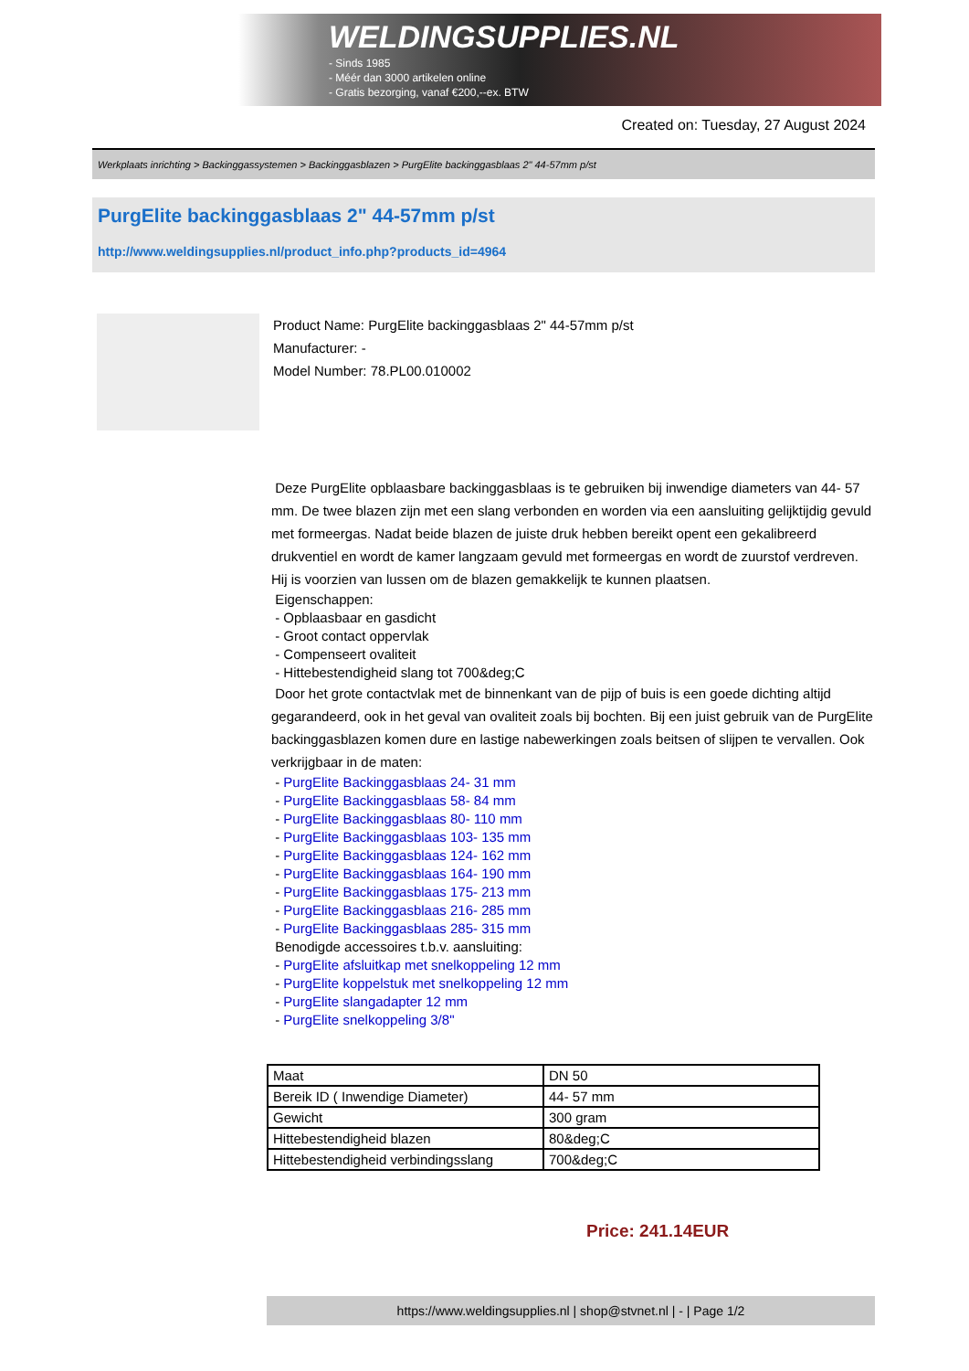WELDINGSUPPLIES.NL
- Sinds 1985
- Méér dan 3000 artikelen online
- Gratis bezorging, vanaf €200,--ex. BTW
Created on: Tuesday, 27 August 2024
Werkplaats inrichting > Backinggassystemen > Backinggasblazen > PurgElite backinggasblaas 2" 44-57mm p/st
PurgElite backinggasblaas 2" 44-57mm p/st
http://www.weldingsupplies.nl/product_info.php?products_id=4964
Product Name: PurgElite backinggasblaas 2" 44-57mm p/st
Manufacturer: -
Model Number: 78.PL00.010002
Deze PurgElite opblaasbare backinggasblaas is te gebruiken bij inwendige diameters van 44- 57 mm. De twee blazen zijn met een slang verbonden en worden via een aansluiting gelijktijdig gevuld met formeergas. Nadat beide blazen de juiste druk hebben bereikt opent een gekalibreerd drukventiel en wordt de kamer langzaam gevuld met formeergas en wordt de zuurstof verdreven. Hij is voorzien van lussen om de blazen gemakkelijk te kunnen plaatsen.
Eigenschappen:
- Opblaasbaar en gasdicht
- Groot contact oppervlak
- Compenseert ovaliteit
- Hittebestendigheid slang tot 700&deg;C
Door het grote contactvlak met de binnenkant van de pijp of buis is een goede dichting altijd gegarandeerd, ook in het geval van ovaliteit zoals bij bochten. Bij een juist gebruik van de PurgElite backinggasblazen komen dure en lastige nabewerkingen zoals beitsen of slijpen te vervallen. Ook verkrijgbaar in de maten:
- PurgElite Backinggasblaas 24- 31 mm
- PurgElite Backinggasblaas 58- 84 mm
- PurgElite Backinggasblaas 80- 110 mm
- PurgElite Backinggasblaas 103- 135 mm
- PurgElite Backinggasblaas 124- 162 mm
- PurgElite Backinggasblaas 164- 190 mm
- PurgElite Backinggasblaas 175- 213 mm
- PurgElite Backinggasblaas 216- 285 mm
- PurgElite Backinggasblaas 285- 315 mm
Benodigde accessoires t.b.v. aansluiting:
- PurgElite afsluitkap met snelkoppeling 12 mm
- PurgElite koppelstuk met snelkoppeling 12 mm
- PurgElite slangadapter 12 mm
- PurgElite snelkoppeling 3/8"
| Maat | DN 50 |
| Bereik ID ( Inwendige Diameter) | 44- 57 mm |
| Gewicht | 300 gram |
| Hittebestendigheid blazen | 80&deg;C |
| Hittebestendigheid verbindingsslang | 700&deg;C |
Price: 241.14EUR
https://www.weldingsupplies.nl | shop@stvnet.nl | - | Page 1/2